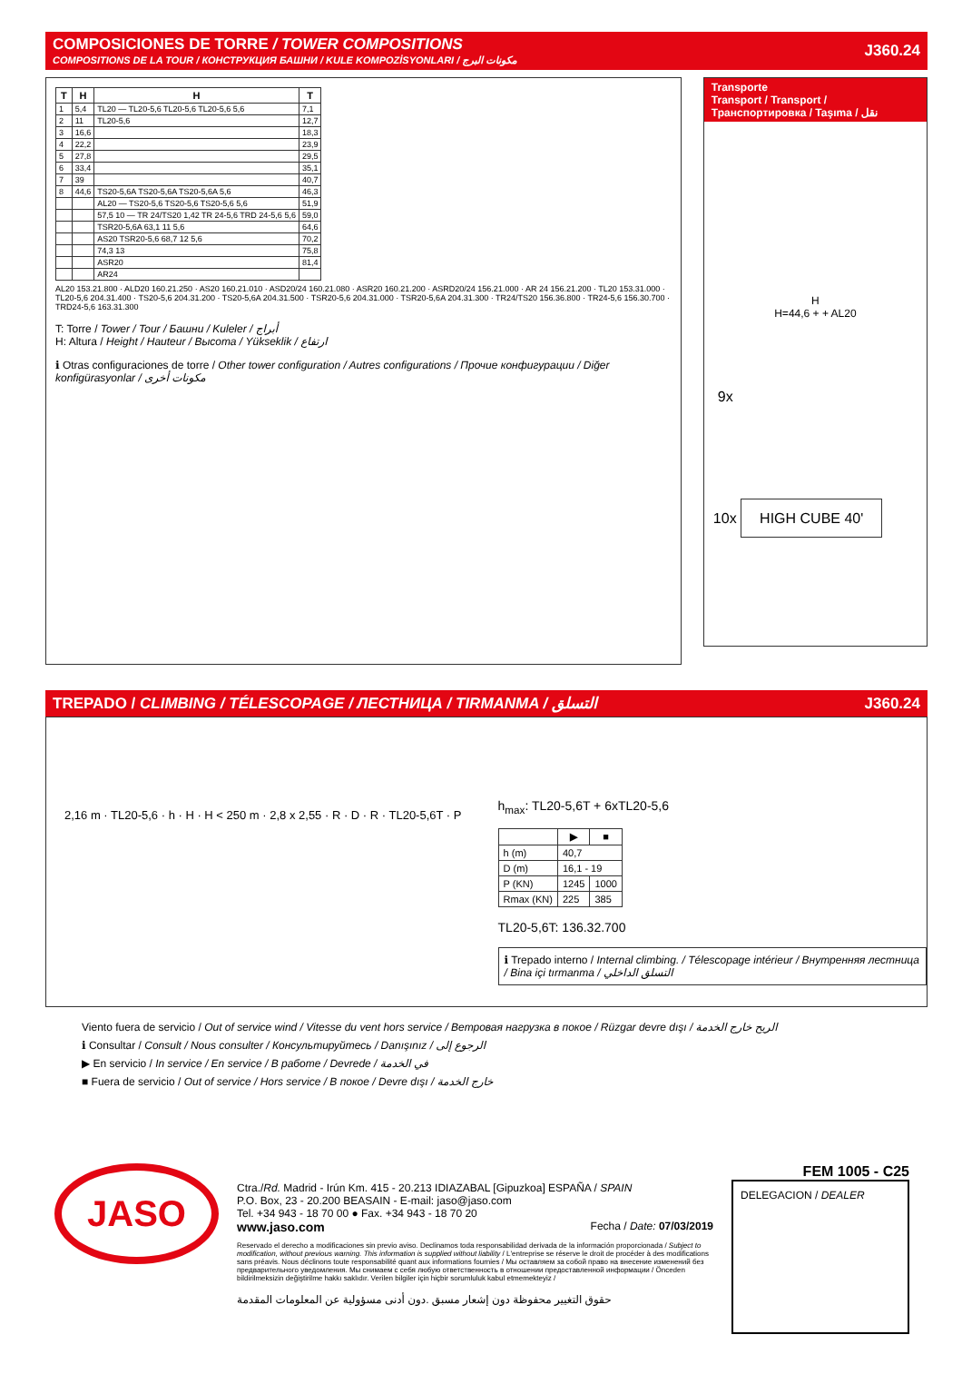COMPOSICIONES DE TORRE / TOWER COMPOSITIONS
COMPOSITIONS DE LA TOUR / КОНСТРУКЦИЯ БАШНИ / KULE KOMPOZİSYONLARI / مكونات البرج
J360.24
| T | H | H | T |
| --- | --- | --- | --- |
| 1 | 5,4 | TL20 — TL20-5,6 TL20-5,6 TL20-5,6 5,6 | 7,1 |
| 2 | 11 | TL20-5,6 | 12,7 |
| 3 | 16,6 | | 18,3 |
| 4 | 22,2 | | 23,9 |
| 5 | 27,8 | | 29,5 |
| 6 | 33,4 | | 35,1 |
| 7 | 39 | | 40,7 |
| 8 | 44,6 | TS20-5,6A TS20-5,6A TS20-5,6A 5,6 | 46,3 |
| | | AL20 — TS20-5,6 TS20-5,6 TS20-5,6 5,6 | 51,9 |
| | | 57,5 10 — TR 24/TS20 1,42 TR 24-5,6 TRD 24-5,6 5,6 | 59,0 |
| | | TSR20-5,6A 63,1 11 5,6 | 64,6 |
| | | AS20 TSR20-5,6 68,7 12 5,6 | 70,2 |
| | | 74,3 13 | 75,8 |
| | | ASR20 | 81,4 |
| | | AR24 | |
AL20 153.21.800 · ALD20 160.21.250 · AS20 160.21.010 · ASD20/24 160.21.080 · ASR20 160.21.200 · ASRD20/24 156.21.000 · AR 24 156.21.200 · TL20 153.31.000 · TL20-5,6 204.31.400 · TS20-5,6 204.31.200 · TS20-5,6A 204.31.500 · TSR20-5,6 204.31.000 · TSR20-5,6A 204.31.300 · TR24/TS20 156.36.800 · TR24-5,6 156.30.700 · TRD24-5,6 163.31.300
T: Torre / Tower / Tour / Башни / Kuleler / أبراج
H: Altura / Height / Hauteur / Высота / Yükseklik / ارتفاع
ℹ Otras configuraciones de torre / Other tower configuration / Autres configurations / Прочие конфигурации / Diğer konfigürasyonlar / مكونات أخرى
Transporte
Transport / Transport /
Транспортировка / Taşıma / نقل
H
H=44,6 + + AL20
9x
10x HIGH CUBE 40'
TREPADO / CLIMBING / TÉLESCOPAGE / ЛЕСТНИЦА / TIRMANMA / التسلق J360.24
2,16 m · TL20-5,6 · h · H · H < 250 m · 2,8 x 2,55 · R · D · R · TL20-5,6T · P
h<sub>max</sub>: TL20-5,6T + 6xTL20-5,6
| | ▶ | ■ |
| --- | --- | --- |
| h (m) | 40,7 | |
| D (m) | 16,1 - 19 | |
| P (KN) | 1245 | 1000 |
| Rmax (KN) | 225 | 385 |
TL20-5,6T: 136.32.700
ℹ Trepado interno / Internal climbing. / Télescopage intérieur / Внутренняя лестница / Bina içi tırmanma / التسلق الداخلي
Viento fuera de servicio / Out of service wind / Vitesse du vent hors service / Ветровая нагрузка в покое / Rüzgar devre dışı / الريح خارج الخدمة
ℹ Consultar / Consult / Nous consulter / Консультируйтесь / Danışınız / الرجوع إلى
▶ En servicio / In service / En service / В работе / Devrede / في الخدمة
■ Fuera de servicio / Out of service / Hors service / В покое / Devre dışı / خارج الخدمة
JASO
Ctra./Rd. Madrid - Irún Km. 415 - 20.213 IDIAZABAL [Gipuzkoa] ESPAÑA / SPAIN
P.O. Box, 23 - 20.200 BEASAIN - E-mail: jaso@jaso.com
Tel. +34 943 - 18 70 00 ● Fax. +34 943 - 18 70 20
www.jaso.com Fecha / Date: 07/03/2019
Reservado el derecho a modificaciones sin previo aviso. Declinamos toda responsabilidad derivada de la información proporcionada / Subject to modification, without previous warning. This information is supplied without liability / L'entreprise se réserve le droit de procéder à des modifications sans préavis. Nous déclinons toute responsabilité quant aux informations fournies / Мы оставляем за собой право на внесение изменений без предварительного уведомления. Мы снимаем с себя любую ответственность в отношении предоставленной информации / Önceden bildirilmeksizin değiştirilme hakkı saklıdır. Verilen bilgiler için hiçbir sorumluluk kabul etmemekteyiz /
حقوق التغيير محفوظة دون إشعار مسبق .دون أدنى مسؤولية عن المعلومات المقدمة
FEM 1005 - C25
DELEGACION / DEALER